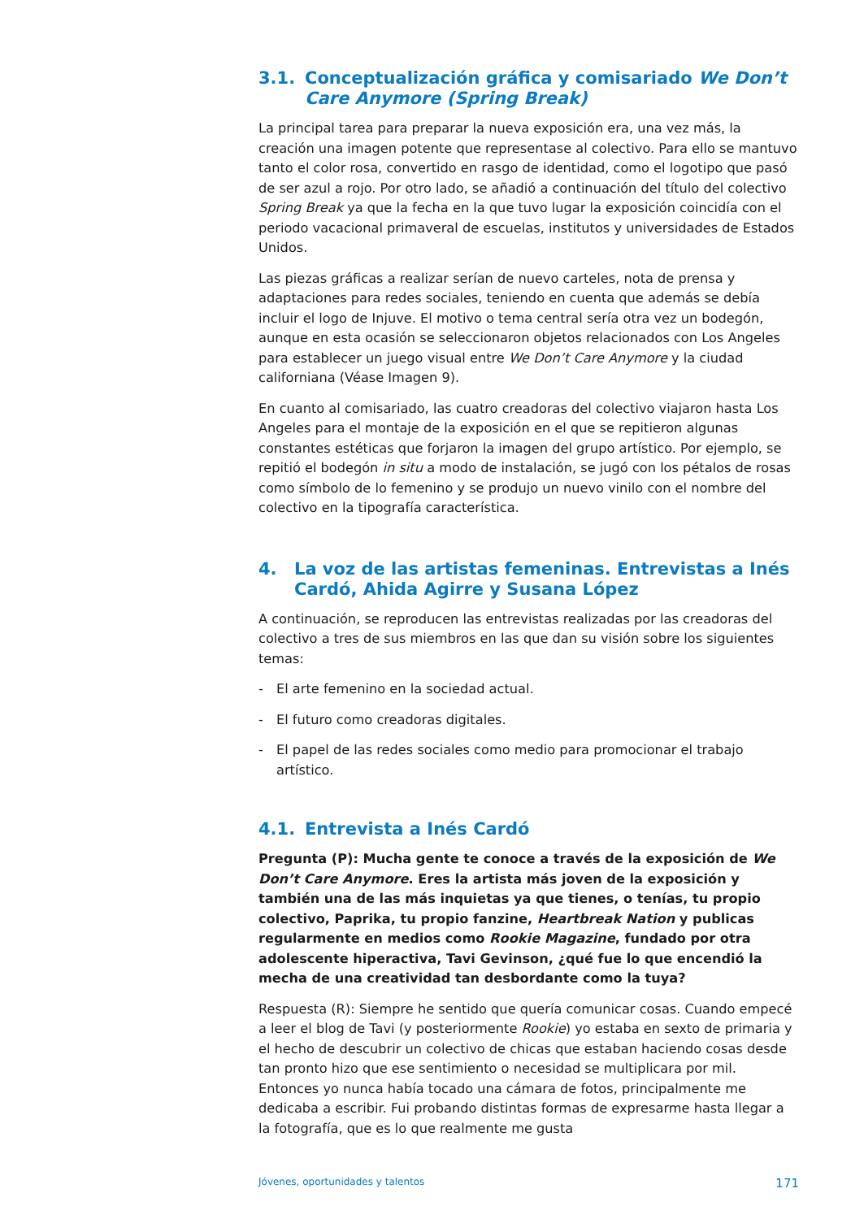3.1. Conceptualización gráfica y comisariado We Don’t Care Anymore (Spring Break)
La principal tarea para preparar la nueva exposición era, una vez más, la creación una imagen potente que representase al colectivo. Para ello se mantuvo tanto el color rosa, convertido en rasgo de identidad, como el logotipo que pasó de ser azul a rojo. Por otro lado, se añadió a continuación del título del colectivo Spring Break ya que la fecha en la que tuvo lugar la exposición coincidía con el periodo vacacional primaveral de escuelas, institutos y universidades de Estados Unidos.
Las piezas gráficas a realizar serían de nuevo carteles, nota de prensa y adaptaciones para redes sociales, teniendo en cuenta que además se debía incluir el logo de Injuve. El motivo o tema central sería otra vez un bodegón, aunque en esta ocasión se seleccionaron objetos relacionados con Los Angeles para establecer un juego visual entre We Don’t Care Anymore y la ciudad californiana (Véase Imagen 9).
En cuanto al comisariado, las cuatro creadoras del colectivo viajaron hasta Los Angeles para el montaje de la exposición en el que se repitieron algunas constantes estéticas que forjaron la imagen del grupo artístico. Por ejemplo, se repitió el bodegón in situ a modo de instalación, se jugó con los pétalos de rosas como símbolo de lo femenino y se produjo un nuevo vinilo con el nombre del colectivo en la tipografía característica.
4. La voz de las artistas femeninas. Entrevistas a Inés Cardó, Ahida Agirre y Susana López
A continuación, se reproducen las entrevistas realizadas por las creadoras del colectivo a tres de sus miembros en las que dan su visión sobre los siguientes temas:
- El arte femenino en la sociedad actual.
- El futuro como creadoras digitales.
- El papel de las redes sociales como medio para promocionar el trabajo artístico.
4.1. Entrevista a Inés Cardó
Pregunta (P): Mucha gente te conoce a través de la exposición de We Don’t Care Anymore. Eres la artista más joven de la exposición y también una de las más inquietas ya que tienes, o tenías, tu propio colectivo, Paprika, tu propio fanzine, Heartbreak Nation y publicas regularmente en medios como Rookie Magazine, fundado por otra adolescente hiperactiva, Tavi Gevinson, ¿qué fue lo que encendió la mecha de una creatividad tan desbordante como la tuya?
Respuesta (R): Siempre he sentido que quería comunicar cosas. Cuando empecé a leer el blog de Tavi (y posteriormente Rookie) yo estaba en sexto de primaria y el hecho de descubrir un colectivo de chicas que estaban haciendo cosas desde tan pronto hizo que ese sentimiento o necesidad se multiplicara por mil. Entonces yo nunca había tocado una cámara de fotos, principalmente me dedicaba a escribir. Fui probando distintas formas de expresarme hasta llegar a la fotografía, que es lo que realmente me gusta
Jóvenes, oportunidades y talentos 171